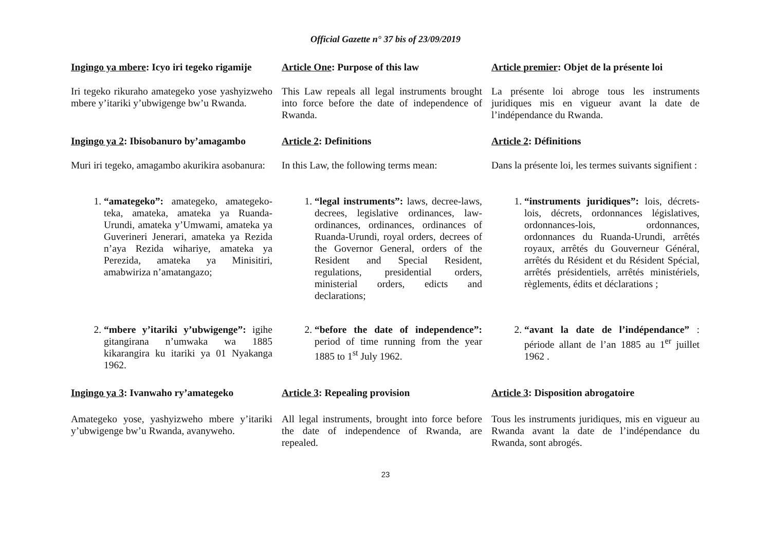Official Gazette n° 37 bis of 23/09/2019
Ingingo ya mbere: Icyo iri tegeko rigamije
Article One: Purpose of this law Article premier: Objet de la présente loi
Iri tegeko rikuraho amategeko yose yashyizweho mbere y’itariki y’ubwigenge bw’u Rwanda.
This Law repeals all legal instruments brought into force before the date of independence of Rwanda.
La présente loi abroge tous les instruments juridiques mis en vigueur avant la date de l’indépendance du Rwanda.
Ingingo ya 2: Ibisobanuro by’amagambo
Article 2: Definitions Article 2: Définitions
Muri iri tegeko, amagambo akurikira asobanura:
In this Law, the following terms mean:
Dans la présente loi, les termes suivants signifient :
1. “amategeko”: amategeko, amategeko-teka, amateka, amateka ya Ruanda-Urundi, amateka y’Umwami, amateka ya Guverineri Jenerari, amateka ya Rezida n’aya Rezida wihariye, amateka ya Perezida, amateka ya Minisitiri, amabwiriza n’amatangazo;
1. “legal instruments”: laws, decree-laws, decrees, legislative ordinances, law-ordinances, ordinances, ordinances of Ruanda-Urundi, royal orders, decrees of the Governor General, orders of the Resident and Special Resident, regulations, presidential orders, ministerial orders, edicts and declarations;
1. “instruments juridiques”: lois, décrets-lois, décrets, ordonnances législatives, ordonnances-lois, ordonnances, ordonnances du Ruanda-Urundi, arrêtés royaux, arrêtés du Gouverneur Général, arrêtés du Résident et du Résident Spécial, arrêtés présidentiels, arrêtés ministériels, règlements, édits et déclarations ;
2. “mbere y’itariki y’ubwigenge”: igihe gitangirana n’umwaka wa 1885 kikarangira ku itariki ya 01 Nyakanga 1962.
2. “before the date of independence”: period of time running from the year 1885 to 1<sup>st</sup> July 1962.
2. “avant la date de l’indépendance” : période allant de l’an 1885 au 1<sup>er</sup> juillet 1962 .
Ingingo ya 3: Ivanwaho ry’amategeko
Article 3: Repealing provision Article 3: Disposition abrogatoire
Amategeko yose, yashyizweho mbere y’itariki y’ubwigenge bw’u Rwanda, avanyweho.
All legal instruments, brought into force before the date of independence of Rwanda, are repealed.
Tous les instruments juridiques, mis en vigueur au Rwanda avant la date de l’indépendance du Rwanda, sont abrogés.
23